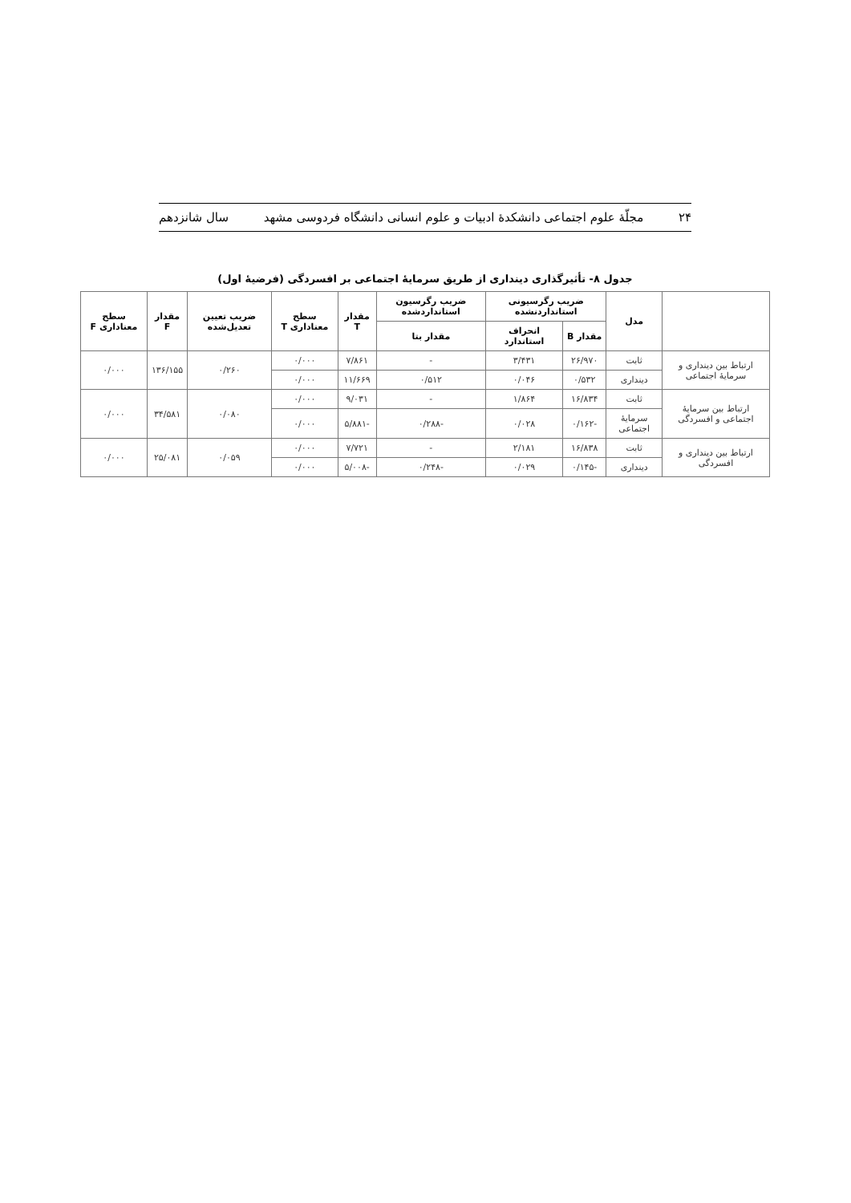۲۴ مجلّهٔ علوم اجتماعی دانشکدهٔ ادبیات و علوم انسانی دانشگاه فردوسی مشهد سال شانزدهم
جدول ۸- تأثیرگذاری دینداری از طریق سرمایهٔ اجتماعی بر افسردگی (فرضیهٔ اول)
| | مدل | ضریب رگرسیونی استانداردنشده | | ضریب رگرسیون استانداردشده | مقدار T | سطح معناداری T | ضریب تعیین تعدیل‌شده | مقدار F | سطح معناداری F |
| --- | --- | --- | --- | --- | --- | --- | --- | --- | --- |
| | | مقدار B | انحراف استاندارد | مقدار بتا | | | | | |
| ارتباط بین دینداری و سرمایهٔ اجتماعی | ثابت | ۲۶/۹۷۰ | ۳/۴۳۱ | - | ۷/۸۶۱ | ۰/۰۰۰ | ۰/۲۶۰ | ۱۳۶/۱۵۵ | ۰/۰۰۰ |
| | دینداری | ۰/۵۳۲ | ۰/۰۴۶ | ۰/۵۱۲ | ۱۱/۶۶۹ | ۰/۰۰۰ | | | |
| ارتباط بین سرمایهٔ اجتماعی و افسردگی | ثابت | ۱۶/۸۳۴ | ۱/۸۶۴ | - | ۹/۰۳۱ | ۰/۰۰۰ | ۰/۰۸۰ | ۳۴/۵۸۱ | ۰/۰۰۰ |
| | سرمایهٔ اجتماعی | -۰/۱۶۲ | ۰/۰۲۸ | -۰/۲۸۸ | -۵/۸۸۱ | ۰/۰۰۰ | | | |
| ارتباط بین دینداری و افسردگی | ثابت | ۱۶/۸۳۸ | ۲/۱۸۱ | - | ۷/۷۲۱ | ۰/۰۰۰ | ۰/۰۵۹ | ۲۵/۰۸۱ | ۰/۰۰۰ |
| | دینداری | -۰/۱۴۵ | ۰/۰۲۹ | -۰/۲۴۸ | -۵/۰۰۸ | ۰/۰۰۰ | | | |